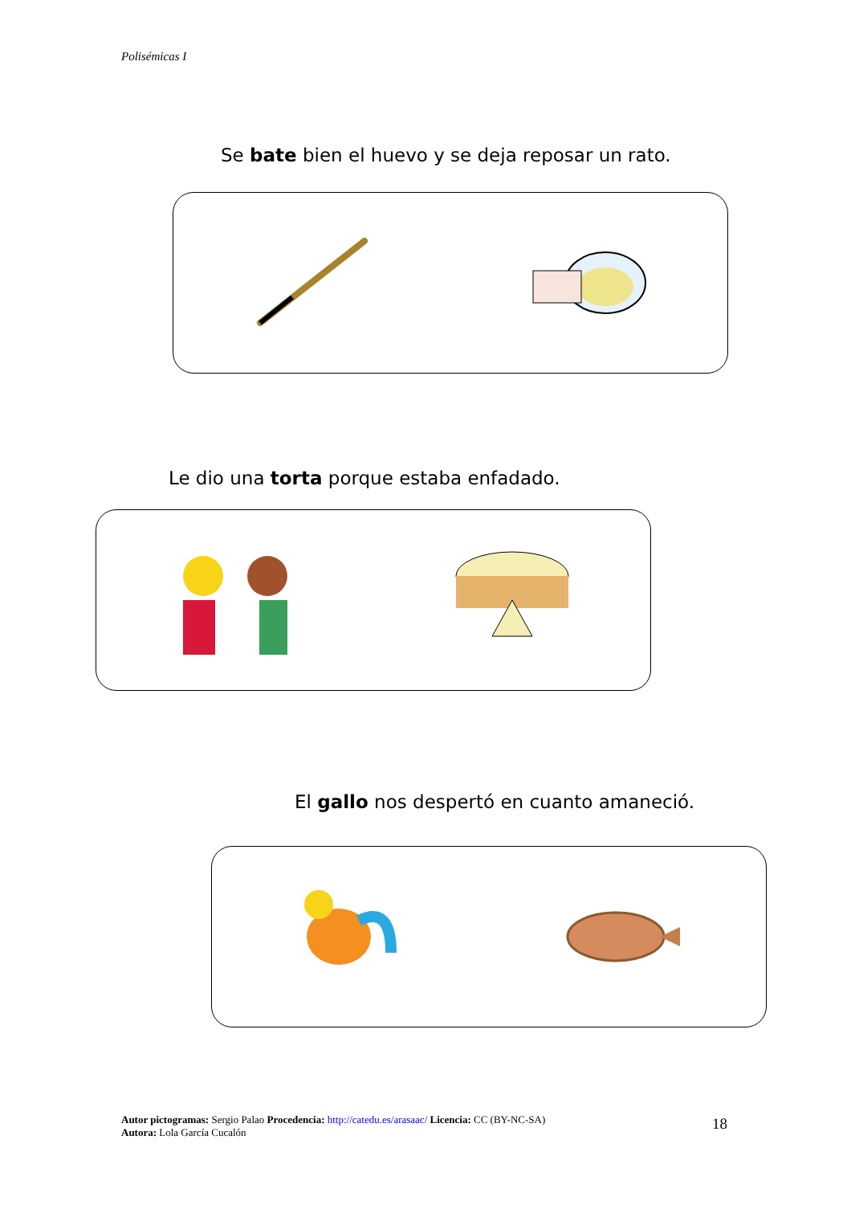Polisémicas I
Se bate bien el huevo y se deja reposar un rato.
Le dio una torta porque estaba enfadado.
El gallo nos despertó en cuanto amaneció.
Autor pictogramas: Sergio Palao Procedencia: http://catedu.es/arasaac/ Licencia: CC (BY-NC-SA)
Autora: Lola García Cucalón
18